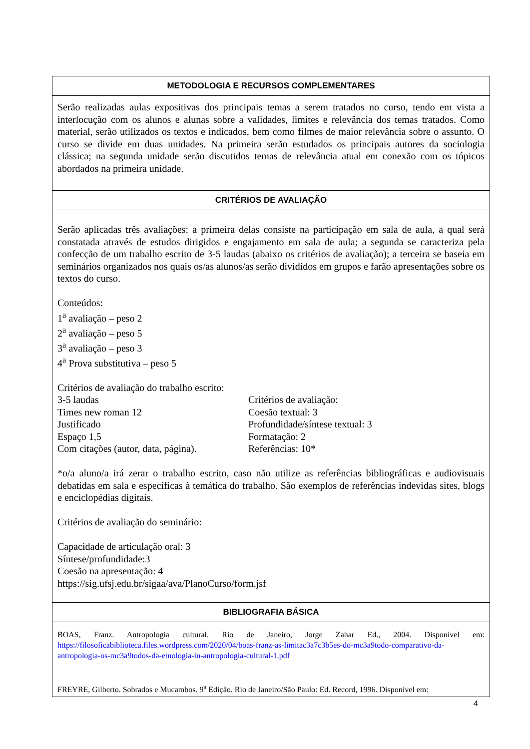| METODOLOGIA E RECURSOS COMPLEMENTARES |
| Serão realizadas aulas expositivas dos principais temas a serem tratados no curso, tendo em vista a interlocução com os alunos e alunas sobre a validades, limites e relevância dos temas tratados. Como material, serão utilizados os textos e indicados, bem como filmes de maior relevância sobre o assunto. O curso se divide em duas unidades. Na primeira serão estudados os principais autores da sociologia clássica; na segunda unidade serão discutidos temas de relevância atual em conexão com os tópicos abordados na primeira unidade. |
| CRITÉRIOS DE AVALIAÇÃO |
| Serão aplicadas três avaliações: a primeira delas consiste na participação em sala de aula, a qual será constatada através de estudos dirigidos e engajamento em sala de aula; a segunda se caracteriza pela confecção de um trabalho escrito de 3-5 laudas (abaixo os critérios de avaliação); a terceira se baseia em seminários organizados nos quais os/as alunos/as serão divididos em grupos e farão apresentações sobre os textos do curso. Conteúdos: 1<sup>a</sup> avaliação – peso 2 2<sup>a</sup> avaliação – peso 5 3<sup>a</sup> avaliação – peso 3 4<sup>a</sup> Prova substitutiva – peso 5 Critérios de avaliação do trabalho escrito: 3-5 laudas Times new roman 12 Justificado Espaço 1,5 Com citações (autor, data, página). Critérios de avaliação: Coesão textual: 3 Profundidade/síntese textual: 3 Formatação: 2 Referências: 10* *o/a aluno/a irá zerar o trabalho escrito, caso não utilize as referências bibliográficas e audiovisuais debatidas em sala e específicas à temática do trabalho. São exemplos de referências indevidas sites, blogs e enciclopédias digitais. Critérios de avaliação do seminário: Capacidade de articulação oral: 3 Síntese/profundidade:3 Coesão na apresentação: 4 https://sig.ufsj.edu.br/sigaa/ava/PlanoCurso/form.jsf |
| BIBLIOGRAFIA BÁSICA |
| BOAS, Franz. Antropologia cultural. Rio de Janeiro, Jorge Zahar Ed., 2004. Disponível em: https://filosoficabiblioteca.files.wordpress.com/2020/04/boas-franz-as-limitac3a7c3b5es-do-mc3a9todo-comparativo-da-antropologia-os-mc3a9todos-da-etnologia-in-antropologia-cultural-1.pdf FREYRE, Gilberto. Sobrados e Mucambos. 9<sup>a</sup> Edição. Rio de Janeiro/São Paulo: Ed. Record, 1996. Disponível em: |
4